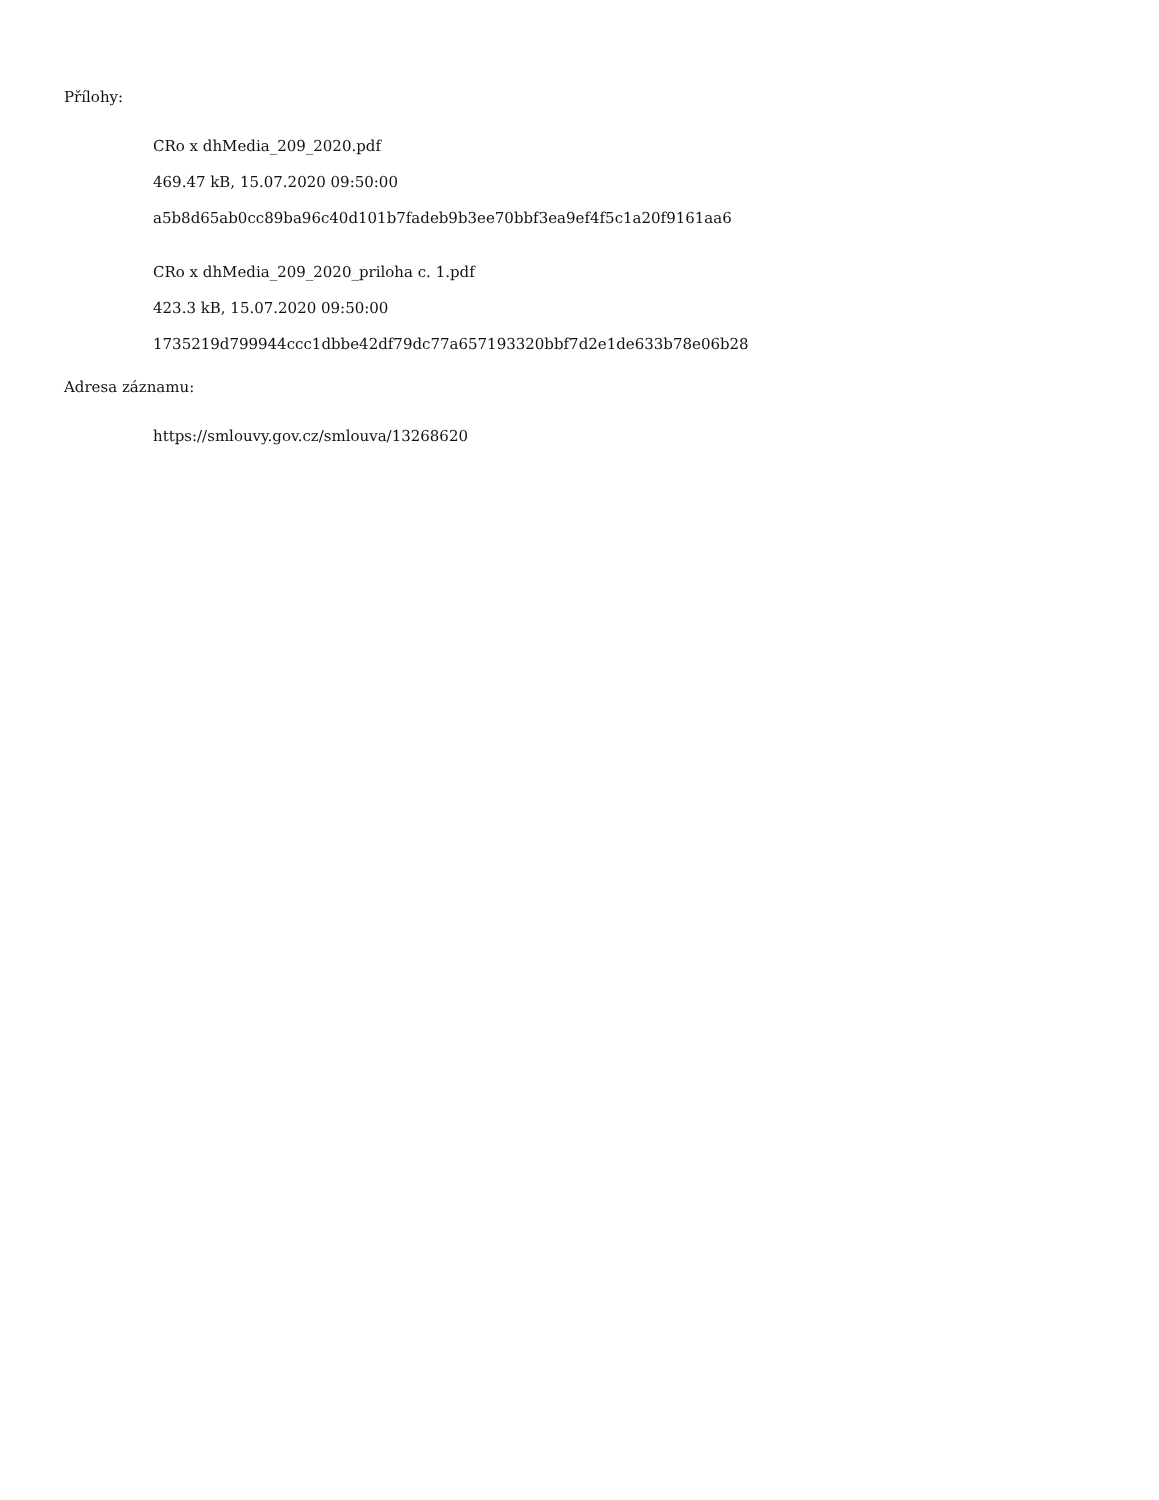Přílohy:
CRo x dhMedia_209_2020.pdf
469.47 kB, 15.07.2020 09:50:00
a5b8d65ab0cc89ba96c40d101b7fadeb9b3ee70bbf3ea9ef4f5c1a20f9161aa6
CRo x dhMedia_209_2020_priloha c. 1.pdf
423.3 kB, 15.07.2020 09:50:00
1735219d799944ccc1dbbe42df79dc77a657193320bbf7d2e1de633b78e06b28
Adresa záznamu:
https://smlouvy.gov.cz/smlouva/13268620